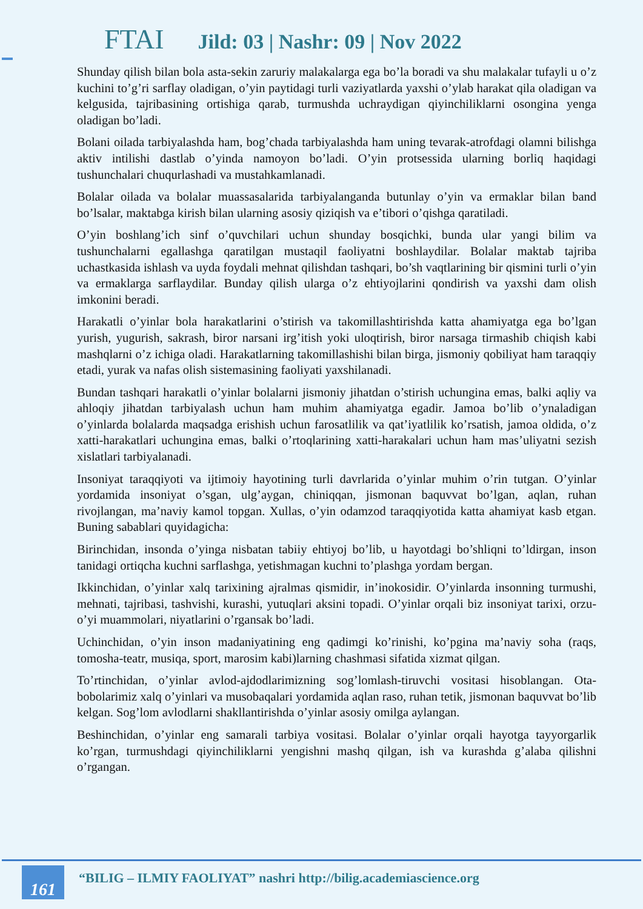FTAI Jild: 03 | Nashr: 09 | Nov 2022
Shunday qilish bilan bola asta-sekin zaruriy malakalarga ega bo’la boradi va shu malakalar tufayli u o’z kuchini to’g’ri sarflay oladigan, o’yin paytidagi turli vaziyatlarda yaxshi o’ylab harakat qila oladigan va kelgusida, tajribasining ortishiga qarab, turmushda uchraydigan qiyinchiliklarni osongina yenga oladigan bo’ladi.
Bolani oilada tarbiyalashda ham, bog’chada tarbiyalashda ham uning tevarak-atrofdagi olamni bilishga aktiv intilishi dastlab o’yinda namoyon bo’ladi. O’yin protsessida ularning borliq haqidagi tushunchalari chuqurlashadi va mustahkamlanadi.
Bolalar oilada va bolalar muassasalarida tarbiyalanganda butunlay o’yin va ermaklar bilan band bo’lsalar, maktabga kirish bilan ularning asosiy qiziqish va e’tibori o’qishga qaratiladi.
O’yin boshlang’ich sinf o’quvchilari uchun shunday bosqichki, bunda ular yangi bilim va tushunchalarni egallashga qaratilgan mustaqil faoliyatni boshlaydilar. Bolalar maktab tajriba uchastkasida ishlash va uyda foydali mehnat qilishdan tashqari, bo’sh vaqtlarining bir qismini turli o’yin va ermaklarga sarflaydilar. Bunday qilish ularga o’z ehtiyojlarini qondirish va yaxshi dam olish imkonini beradi.
Harakatli o’yinlar bola harakatlarini o’stirish va takomillashtirishda katta ahamiyatga ega bo’lgan yurish, yugurish, sakrash, biror narsani irg’itish yoki uloqtirish, biror narsaga tirmashib chiqish kabi mashqlarni o’z ichiga oladi. Harakatlarning takomillashishi bilan birga, jismoniy qobiliyat ham taraqqiy etadi, yurak va nafas olish sistemasining faoliyati yaxshilanadi.
Bundan tashqari harakatli o’yinlar bolalarni jismoniy jihatdan o’stirish uchungina emas, balki aqliy va ahloqiy jihatdan tarbiyalash uchun ham muhim ahamiyatga egadir. Jamoa bo’lib o’ynaladigan o’yinlarda bolalarda maqsadga erishish uchun farosatlilik va qat’iyatlilik ko’rsatish, jamoa oldida, o’z xatti-harakatlari uchungina emas, balki o’rtoqlarining xatti-harakalari uchun ham mas’uliyatni sezish xislatlari tarbiyalanadi.
Insoniyat taraqqiyoti va ijtimoiy hayotining turli davrlarida o’yinlar muhim o’rin tutgan. O’yinlar yordamida insoniyat o’sgan, ulg’aygan, chiniqqan, jismonan baquvvat bo’lgan, aqlan, ruhan rivojlangan, ma’naviy kamol topgan. Xullas, o’yin odamzod taraqqiyotida katta ahamiyat kasb etgan. Buning sabablari quyidagicha:
Birinchidan, insonda o’yinga nisbatan tabiiy ehtiyoj bo’lib, u hayotdagi bo’shliqni to’ldirgan, inson tanidagi ortiqcha kuchni sarflashga, yetishmagan kuchni to’plashga yordam bergan.
Ikkinchidan, o’yinlar xalq tarixining ajralmas qismidir, in’inokosidir. O’yinlarda insonning turmushi, mehnati, tajribasi, tashvishi, kurashi, yutuqlari aksini topadi. O’yinlar orqali biz insoniyat tarixi, orzu-o’yi muammolari, niyatlarini o’rgansak bo’ladi.
Uchinchidan, o’yin inson madaniyatining eng qadimgi ko’rinishi, ko’pgina ma’naviy soha (raqs, tomosha-teatr, musiqa, sport, marosim kabi)larning chashmasi sifatida xizmat qilgan.
To’rtinchidan, o’yinlar avlod-ajdodlarimizning sog’lomlash-tiruvchi vositasi hisoblangan. Ota-bobolarimiz xalq o’yinlari va musobaqalari yordamida aqlan raso, ruhan tetik, jismonan baquvvat bo’lib kelgan. Sog’lom avlodlarni shakllantirishda o’yinlar asosiy omilga aylangan.
Beshinchidan, o’yinlar eng samarali tarbiya vositasi. Bolalar o’yinlar orqali hayotga tayyorgarlik ko’rgan, turmushdagi qiyinchiliklarni yengishni mashq qilgan, ish va kurashda g’alaba qilishni o’rgangan.
161
“BILIG – ILMIY FAOLIYAT” nashri http://bilig.academiascience.org